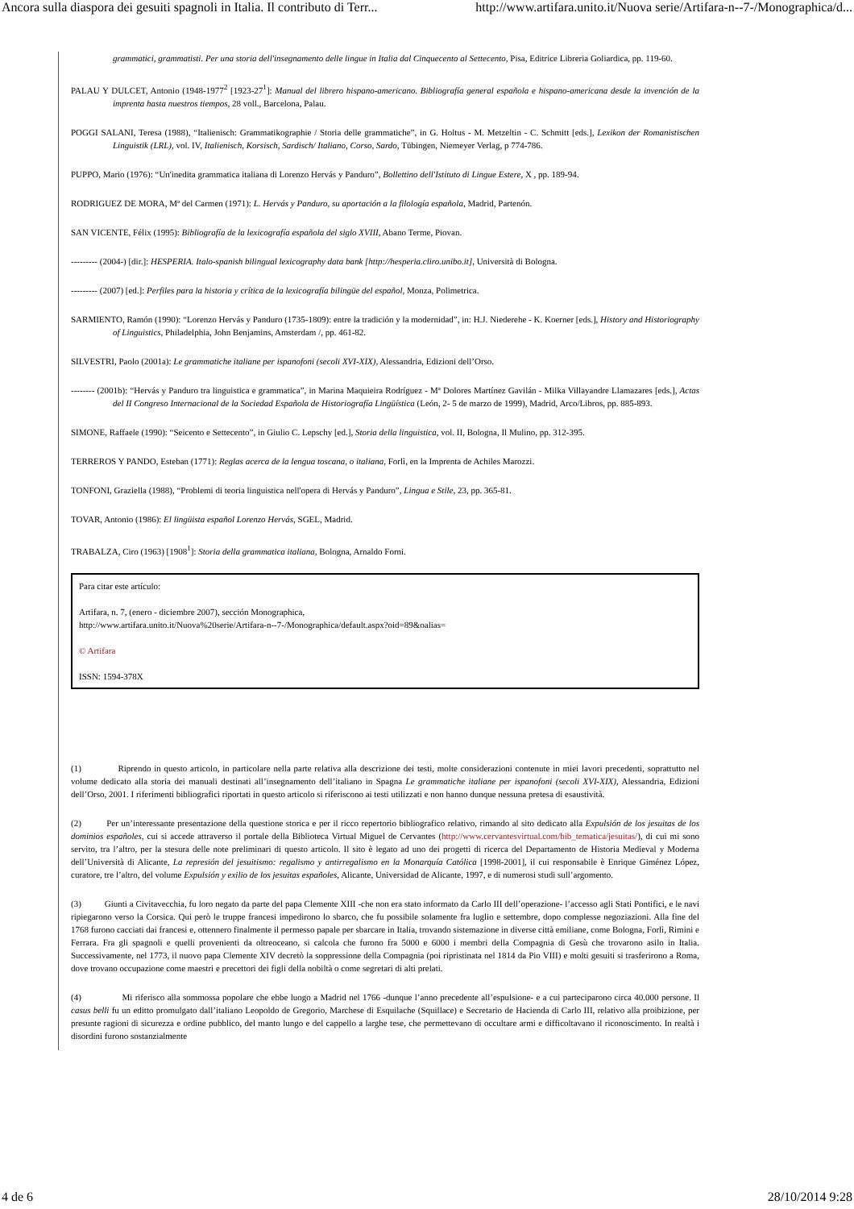Ancora sulla diaspora dei gesuiti spagnoli in Italia. Il contributo di Terr... http://www.artifara.unito.it/Nuova serie/Artifara-n--7-/Monographica/d...
grammatici, grammatisti. Per una storia dell'insegnamento delle lingue in Italia dal Cinquecento al Settecento, Pisa, Editrice Libreria Goliardica, pp. 119-60.
PALAU Y DULCET, Antonio (1948-1977<sup>2</sup> [1923-27<sup>1</sup>]: Manual del librero hispano-americano. Bibliografía general española e hispano-americana desde la invención de la imprenta hasta nuestros tiempos, 28 voll., Barcelona, Palau.
POGGI SALANI, Teresa (1988), “Italienisch: Grammatikographie / Storia delle grammatiche”, in G. Holtus - M. Metzeltin - C. Schmitt [eds.], Lexikon der Romanistischen Linguistik (LRL), vol. IV, Italienisch, Korsisch, Sardisch/ Italiano, Corso, Sardo, Tübingen, Niemeyer Verlag, p 774-786.
PUPPO, Mario (1976): “Un'inedita grammatica italiana di Lorenzo Hervás y Panduro”, Bollettino dell'Istituto di Lingue Estere, X , pp. 189-94.
RODRIGUEZ DE MORA, Mª del Carmen (1971): L. Hervás y Panduro, su aportación a la filología española, Madrid, Partenón.
SAN VICENTE, Félix (1995): Bibliografía de la lexicografía española del siglo XVIII, Abano Terme, Piovan.
--------- (2004-) [dir.]: HESPERIA. Italo-spanish bilingual lexicography data bank [http://hesperia.cliro.unibo.it], Università di Bologna.
--------- (2007) [ed.]: Perfiles para la historia y crítica de la lexicografía bilingüe del español, Monza, Polimetrica.
SARMIENTO, Ramón (1990): “Lorenzo Hervás y Panduro (1735-1809): entre la tradición y la modernidad”, in: H.J. Niederehe - K. Koerner [eds.], History and Historiography of Linguistics, Philadelphia, John Benjamins, Amsterdam /, pp. 461-82.
SILVESTRI, Paolo (2001a): Le grammatiche italiane per ispanofoni (secoli XVI-XIX), Alessandria, Edizioni dell’Orso.
-------- (2001b): “Hervás y Panduro tra linguistica e grammatica”, in Marina Maquieira Rodríguez - Mª Dolores Martínez Gavilán - Milka Villayandre Llamazares [eds.], Actas del II Congreso Internacional de la Sociedad Española de Historiografía Lingüística (León, 2- 5 de marzo de 1999), Madrid, Arco/Libros, pp. 885-893.
SIMONE, Raffaele (1990): “Seicento e Settecento”, in Giulio C. Lepschy [ed.], Storia della linguistica, vol. II, Bologna, Il Mulino, pp. 312-395.
TERREROS Y PANDO, Esteban (1771): Reglas acerca de la lengua toscana, o italiana, Forlì, en la Imprenta de Achiles Marozzi.
TONFONI, Graziella (1988), “Problemi di teoria linguistica nell'opera di Hervás y Panduro”, Lingua e Stile, 23, pp. 365-81.
TOVAR, Antonio (1986): El lingüista español Lorenzo Hervás, SGEL, Madrid.
TRABALZA, Ciro (1963) [1908<sup>1</sup>]: Storia della grammatica italiana, Bologna, Arnaldo Forni.
Para citar este artículo:
Artifara, n. 7, (enero - diciembre 2007), sección Monographica,
http://www.artifara.unito.it/Nuova%20serie/Artifara-n--7-/Monographica/default.aspx?oid=89&oalias=
© Artifara
ISSN: 1594-378X
(1) Riprendo in questo articolo, in particolare nella parte relativa alla descrizione dei testi, molte considerazioni contenute in miei lavori precedenti, soprattutto nel volume dedicato alla storia dei manuali destinati all’insegnamento dell’italiano in Spagna Le grammatiche italiane per ispanofoni (secoli XVI-XIX), Alessandria, Edizioni dell’Orso, 2001. I riferimenti bibliografici riportati in questo articolo si riferiscono ai testi utilizzati e non hanno dunque nessuna pretesa di esaustività.
(2) Per un’interessante presentazione della questione storica e per il ricco repertorio bibliografico relativo, rimando al sito dedicato alla Expulsión de los jesuitas de los dominios españoles, cui si accede attraverso il portale della Biblioteca Virtual Miguel de Cervantes (http://www.cervantesvirtual.com/bib_tematica/jesuitas/), di cui mi sono servito, tra l’altro, per la stesura delle note preliminari di questo articolo. Il sito è legato ad uno dei progetti di ricerca del Departamento de Historia Medieval y Moderna dell’Università di Alicante, La represión del jesuitismo: regalismo y antirregalismo en la Monarquía Católica [1998-2001], il cui responsabile è Enrique Giménez López, curatore, tre l’altro, del volume Expulsión y exilio de los jesuitas españoles, Alicante, Universidad de Alicante, 1997, e di numerosi studi sull’argomento.
(3) Giunti a Civitavecchia, fu loro negato da parte del papa Clemente XIII -che non era stato informato da Carlo III dell’operazione- l’accesso agli Stati Pontifici, e le navi ripiegarono verso la Corsica. Qui però le truppe francesi impedirono lo sbarco, che fu possibile solamente fra luglio e settembre, dopo complesse negoziazioni. Alla fine del 1768 furono cacciati dai francesi e, ottennero finalmente il permesso papale per sbarcare in Italia, trovando sistemazione in diverse città emiliane, come Bologna, Forlì, Rimini e Ferrara. Fra gli spagnoli e quelli provenienti da oltreoceano, si calcola che furono fra 5000 e 6000 i membri della Compagnia di Gesù che trovarono asilo in Italia. Successivamente, nel 1773, il nuovo papa Clemente XIV decretò la soppressione della Compagnia (poi ripristinata nel 1814 da Pio VIII) e molti gesuiti si trasferirono a Roma, dove trovano occupazione come maestri e precettori dei figli della nobiltà o come segretari di alti prelati.
(4) Mi riferisco alla sommossa popolare che ebbe luogo a Madrid nel 1766 -dunque l’anno precedente all’espulsione- e a cui parteciparono circa 40.000 persone. Il casus belli fu un editto promulgato dall’italiano Leopoldo de Gregorio, Marchese di Esquilache (Squillace) e Secretario de Hacienda di Carlo III, relativo alla proibizione, per presunte ragioni di sicurezza e ordine pubblico, del manto lungo e del cappello a larghe tese, che permettevano di occultare armi e difficoltavano il riconoscimento. In realtà i disordini furono sostanzialmente
4 de 6 28/10/2014 9:28